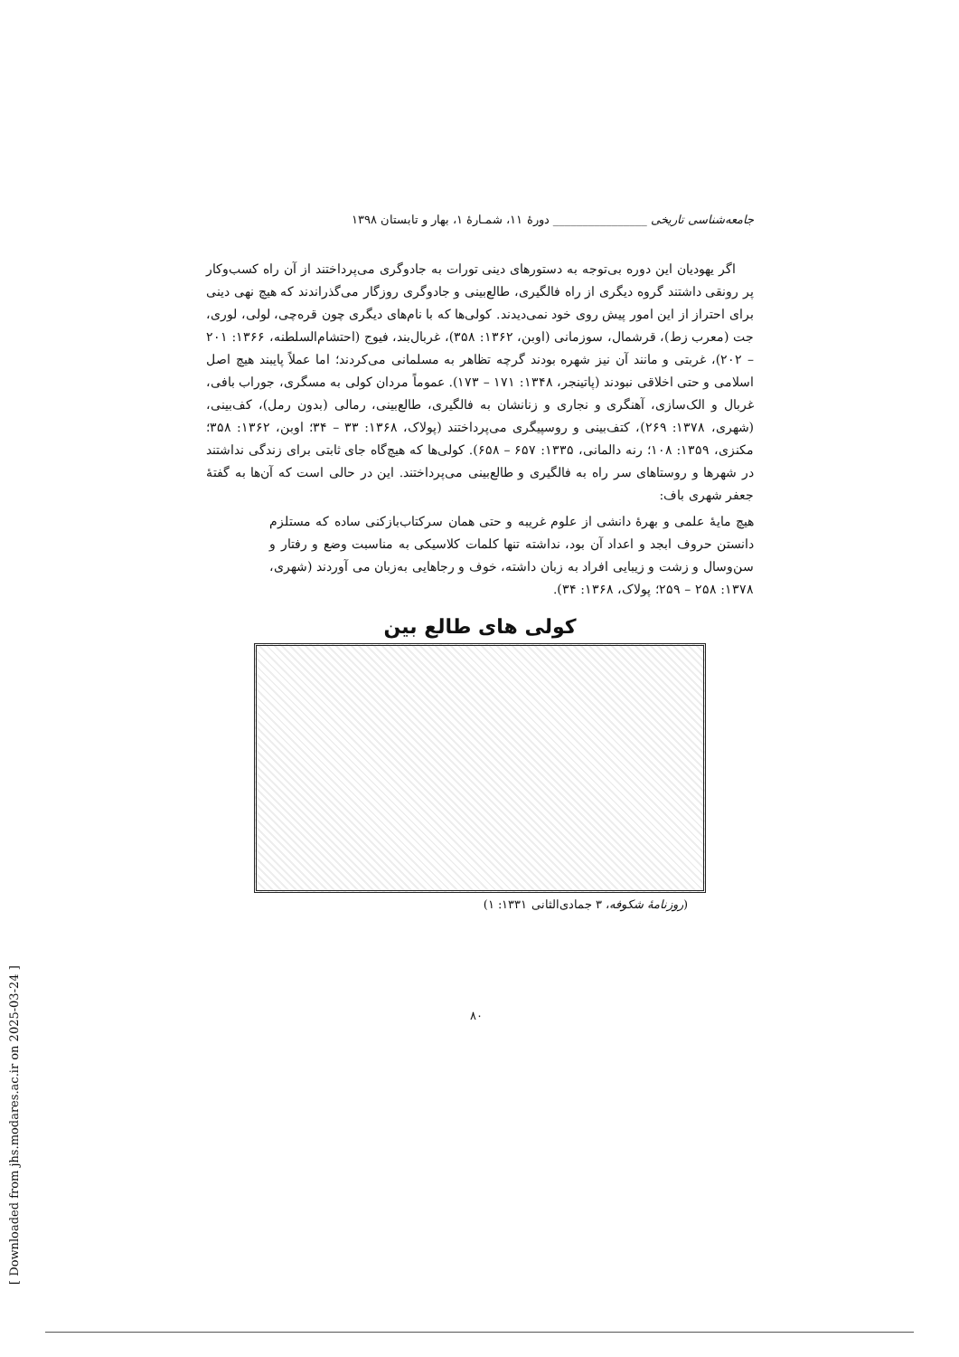جامعه‌شناسی تاریخی ________________ دورهٔ ۱۱، شمـارهٔ ۱، بهار و تابستان ۱۳۹۸
اگر یهودیان این دوره بی‌توجه به دستورهای دینی تورات به جادوگری می‌پرداختند از آن راه کسب‌وکار پر رونقی داشتند گروه دیگری از راه فالگیری، طالع‌بینی و جادوگری روزگار می‌گذراندند که هیچ نهی دینی برای احتراز از این امور پیش روی خود نمی‌دیدند. کولی‌ها که با نام‌های دیگری چون قره‌چی، لولی، لوری، جت (معرب زط)، قرشمال، سوزمانی (اوبن، ۱۳۶۲: ۳۵۸)، غربال‌بند، فیوج (احتشام‌السلطنه، ۱۳۶۶: ۲۰۱ – ۲۰۲)، غربتی و مانند آن نیز شهره بودند گرچه تظاهر به مسلمانی می‌کردند؛ اما عملاً پایبند هیچ اصل اسلامی و حتی اخلاقی نبودند (پاتینجر، ۱۳۴۸: ۱۷۱ – ۱۷۳). عموماً مردان کولی به مسگری، جوراب بافی، غربال و الک‌سازی، آهنگری و نجاری و زنانشان به فالگیری، طالع‌بینی، رمالی (بدون رمل)، کف‌بینی، (شهری، ۱۳۷۸: ۲۶۹)، کتف‌بینی و روسپیگری می‌پرداختند (پولاک، ۱۳۶۸: ۳۳ – ۳۴؛ اوبن، ۱۳۶۲: ۳۵۸؛ مکنزی، ۱۳۵۹: ۱۰۸؛ رنه دالمانی، ۱۳۳۵: ۶۵۷ – ۶۵۸). کولی‌ها که هیچ‌گاه جای ثابتی برای زندگی نداشتند در شهرها و روستاهای سر راه به فالگیری و طالع‌بینی می‌پرداختند. این در حالی است که آن‌ها به گفتهٔ جعفر شهری باف:
هیچ مایهٔ علمی و بهرهٔ دانشی از علوم غریبه و حتی همان سرکتاب‌بازکنی ساده که مستلزم دانستن حروف ابجد و اعداد آن بود، نداشته تنها کلمات کلاسیکی به مناسبت وضع و رفتار و سن‌وسال و زشت و زیبایی افراد به زبان داشته، خوف و رجاهایی به‌زبان می آوردند (شهری، ۱۳۷۸: ۲۵۸ – ۲۵۹؛ پولاک، ۱۳۶۸: ۳۴).
کولی های طالع بین
(روزنامهٔ شکوفه، ۳ جمادی‌الثانی ۱۳۳۱: ۱)
۸۰
[ Downloaded from jhs.modares.ac.ir on 2025-03-24 ]